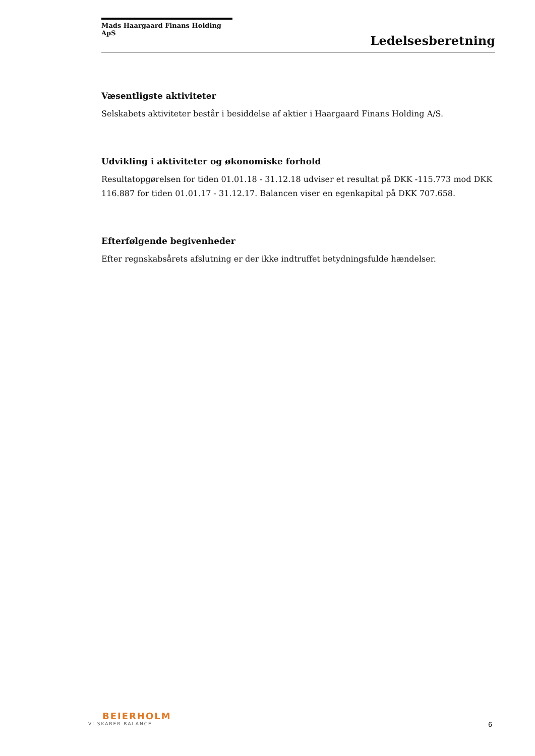Mads Haargaard Finans Holding ApS
Ledelsesberetning
Væsentligste aktiviteter
Selskabets aktiviteter består i besiddelse af aktier i Haargaard Finans Holding A/S.
Udvikling i aktiviteter og økonomiske forhold
Resultatopgørelsen for tiden 01.01.18 - 31.12.18 udviser et resultat på DKK -115.773 mod DKK 116.887 for tiden 01.01.17 - 31.12.17. Balancen viser en egenkapital på DKK 707.658.
Efterfølgende begivenheder
Efter regnskabsårets afslutning er der ikke indtruffet betydningsfulde hændelser.
BEIERHOLM
VI SKABER BALANCE
6